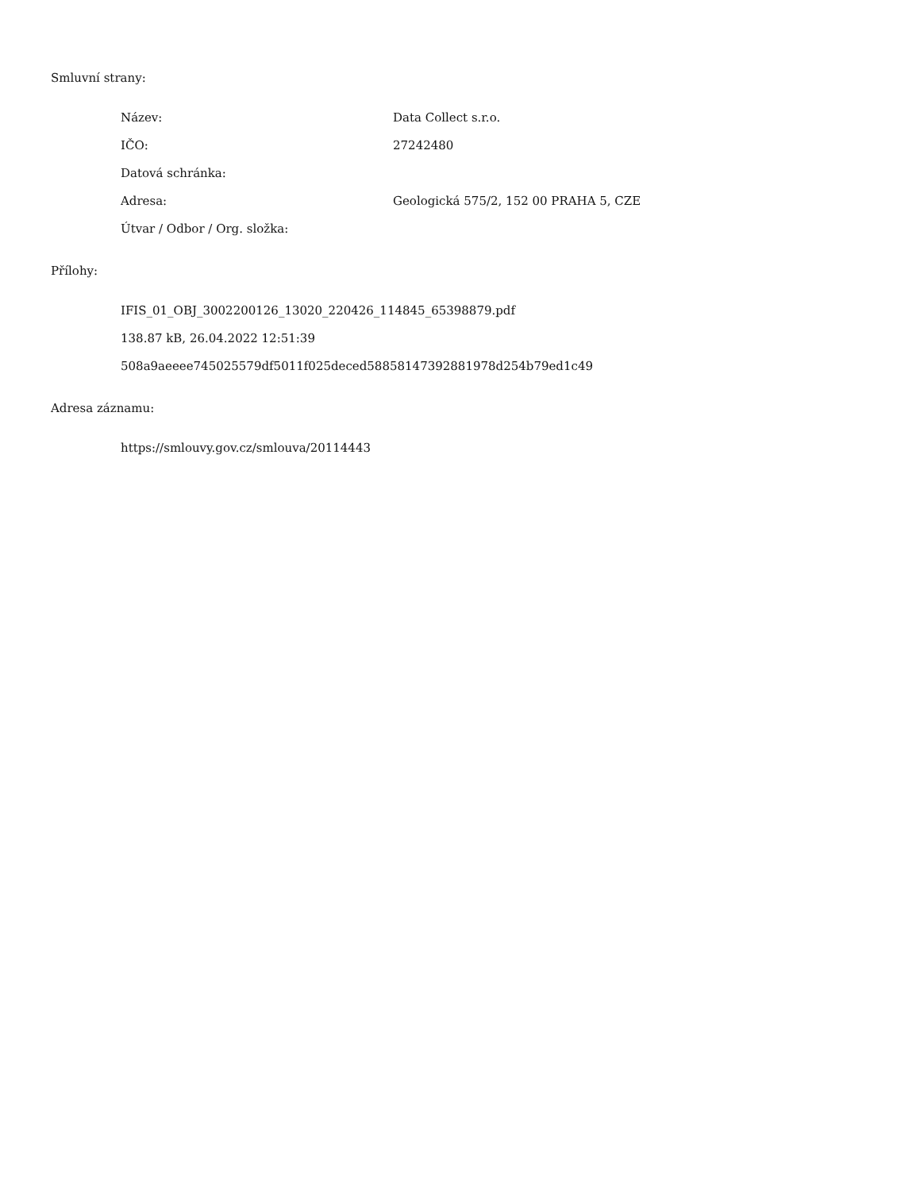Smluvní strany:
| Název: | Data Collect s.r.o. |
| IČO: | 27242480 |
| Datová schránka: | |
| Adresa: | Geologická 575/2, 152 00 PRAHA 5, CZE |
| Útvar / Odbor / Org. složka: | |
Přílohy:
IFIS_01_OBJ_3002200126_13020_220426_114845_65398879.pdf
138.87 kB, 26.04.2022 12:51:39
508a9aeeee745025579df5011f025deced58858147392881978d254b79ed1c49
Adresa záznamu:
https://smlouvy.gov.cz/smlouva/20114443